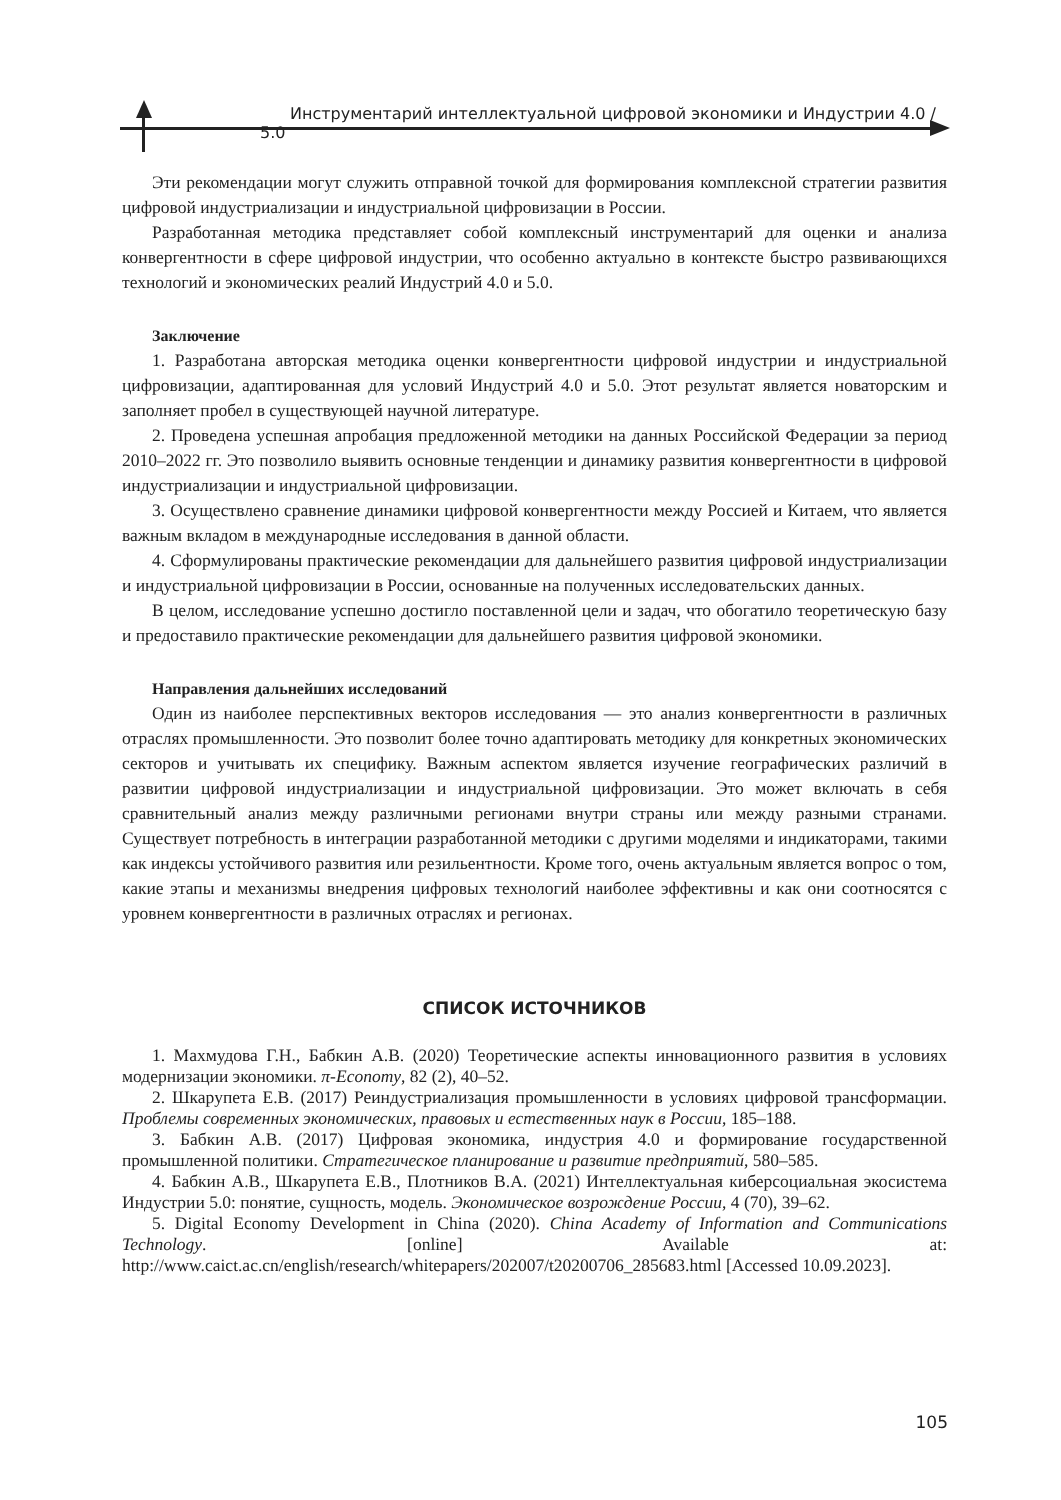Инструментарий интеллектуальной цифровой экономики и Индустрии 4.0 / 5.0
Эти рекомендации могут служить отправной точкой для формирования комплексной стратегии развития цифровой индустриализации и индустриальной цифровизации в России.
Разработанная методика представляет собой комплексный инструментарий для оценки и анализа конвергентности в сфере цифровой индустрии, что особенно актуально в контексте быстро развивающихся технологий и экономических реалий Индустрий 4.0 и 5.0.
Заключение
1. Разработана авторская методика оценки конвергентности цифровой индустрии и индустриальной цифровизации, адаптированная для условий Индустрий 4.0 и 5.0. Этот результат является новаторским и заполняет пробел в существующей научной литературе.
2. Проведена успешная апробация предложенной методики на данных Российской Федерации за период 2010–2022 гг. Это позволило выявить основные тенденции и динамику развития конвергентности в цифровой индустриализации и индустриальной цифровизации.
3. Осуществлено сравнение динамики цифровой конвергентности между Россией и Китаем, что является важным вкладом в международные исследования в данной области.
4. Сформулированы практические рекомендации для дальнейшего развития цифровой индустриализации и индустриальной цифровизации в России, основанные на полученных исследовательских данных.
В целом, исследование успешно достигло поставленной цели и задач, что обогатило теоретическую базу и предоставило практические рекомендации для дальнейшего развития цифровой экономики.
Направления дальнейших исследований
Один из наиболее перспективных векторов исследования — это анализ конвергентности в различных отраслях промышленности. Это позволит более точно адаптировать методику для конкретных экономических секторов и учитывать их специфику. Важным аспектом является изучение географических различий в развитии цифровой индустриализации и индустриальной цифровизации. Это может включать в себя сравнительный анализ между различными регионами внутри страны или между разными странами. Существует потребность в интеграции разработанной методики с другими моделями и индикаторами, такими как индексы устойчивого развития или резильентности. Кроме того, очень актуальным является вопрос о том, какие этапы и механизмы внедрения цифровых технологий наиболее эффективны и как они соотносятся с уровнем конвергентности в различных отраслях и регионах.
СПИСОК ИСТОЧНИКОВ
1. Махмудова Г.Н., Бабкин А.В. (2020) Теоретические аспекты инновационного развития в условиях модернизации экономики. π-Economy, 82 (2), 40–52.
2. Шкарупета Е.В. (2017) Реиндустриализация промышленности в условиях цифровой трансформации. Проблемы современных экономических, правовых и естественных наук в России, 185–188.
3. Бабкин А.В. (2017) Цифровая экономика, индустрия 4.0 и формирование государственной промышленной политики. Стратегическое планирование и развитие предприятий, 580–585.
4. Бабкин А.В., Шкарупета Е.В., Плотников В.А. (2021) Интеллектуальная киберсоциальная экосистема Индустрии 5.0: понятие, сущность, модель. Экономическое возрождение России, 4 (70), 39–62.
5. Digital Economy Development in China (2020). China Academy of Information and Communications Technology. [online] Available at: http://www.caict.ac.cn/english/research/whitepapers/202007/t20200706_285683.html [Accessed 10.09.2023].
105